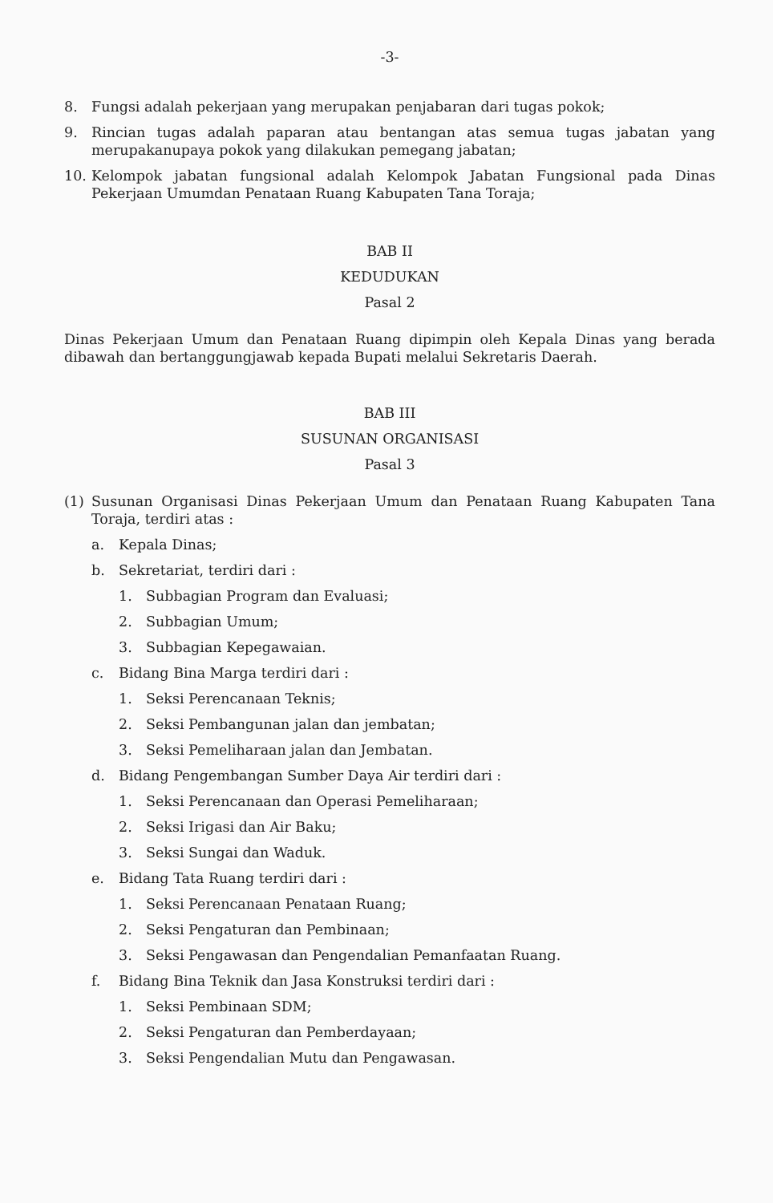-3-
8. Fungsi adalah pekerjaan yang merupakan penjabaran dari tugas pokok;
9. Rincian tugas adalah paparan atau bentangan atas semua tugas jabatan yang merupakanupaya pokok yang dilakukan pemegang jabatan;
10. Kelompok jabatan fungsional adalah Kelompok Jabatan Fungsional pada Dinas Pekerjaan Umumdan Penataan Ruang Kabupaten Tana Toraja;
BAB II
KEDUDUKAN
Pasal 2
Dinas Pekerjaan Umum dan Penataan Ruang dipimpin oleh Kepala Dinas yang berada dibawah dan bertanggungjawab kepada Bupati melalui Sekretaris Daerah.
BAB III
SUSUNAN ORGANISASI
Pasal 3
(1) Susunan Organisasi Dinas Pekerjaan Umum dan Penataan Ruang Kabupaten Tana Toraja, terdiri atas :
a. Kepala Dinas;
b. Sekretariat, terdiri dari :
1. Subbagian Program dan Evaluasi;
2. Subbagian Umum;
3. Subbagian Kepegawaian.
c. Bidang Bina Marga terdiri dari :
1. Seksi Perencanaan Teknis;
2. Seksi Pembangunan jalan dan jembatan;
3. Seksi Pemeliharaan jalan dan Jembatan.
d. Bidang Pengembangan Sumber Daya Air terdiri dari :
1. Seksi Perencanaan dan Operasi Pemeliharaan;
2. Seksi Irigasi dan Air Baku;
3. Seksi Sungai dan Waduk.
e. Bidang Tata Ruang terdiri dari :
1. Seksi Perencanaan Penataan Ruang;
2. Seksi Pengaturan dan Pembinaan;
3. Seksi Pengawasan dan Pengendalian Pemanfaatan Ruang.
f. Bidang Bina Teknik dan Jasa Konstruksi terdiri dari :
1. Seksi Pembinaan SDM;
2. Seksi Pengaturan dan Pemberdayaan;
3. Seksi Pengendalian Mutu dan Pengawasan.